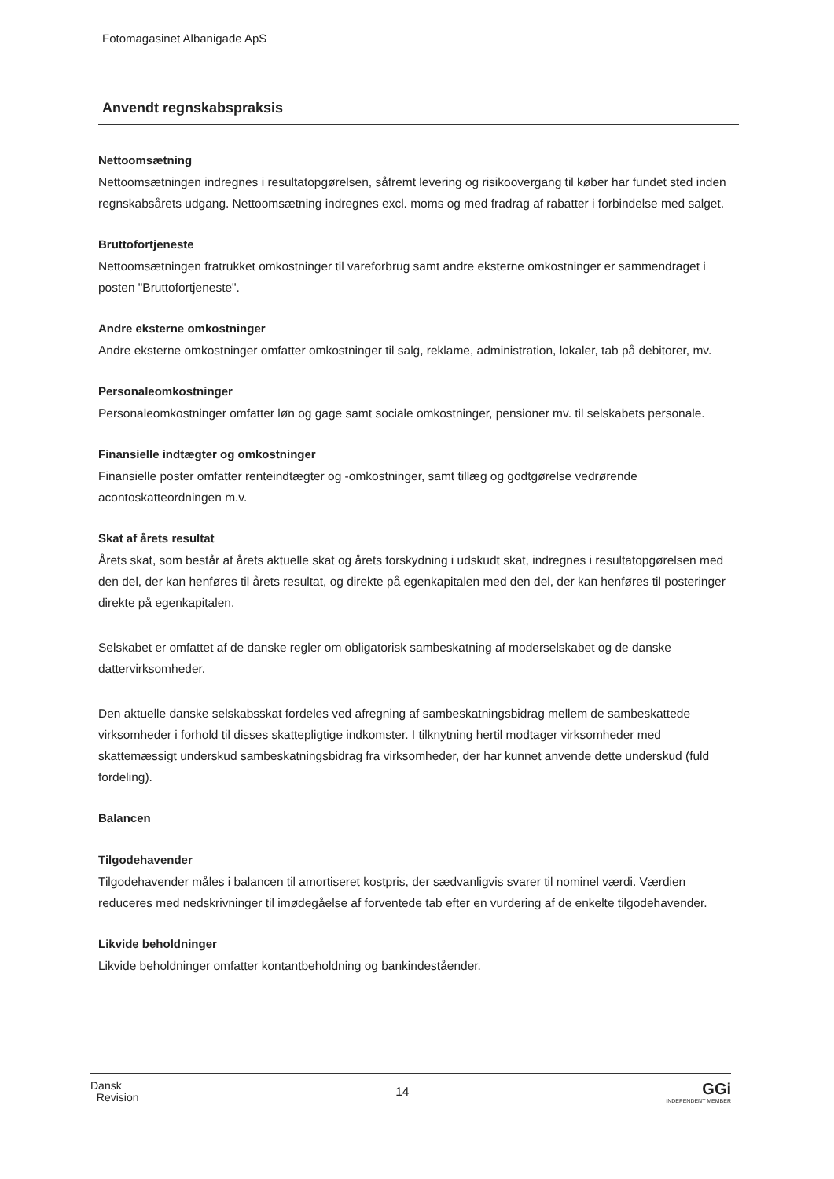Fotomagasinet Albanigade ApS
Anvendt regnskabspraksis
Nettoomsætning
Nettoomsætningen indregnes i resultatopgørelsen, såfremt levering og risikoovergang til køber har fundet sted inden regnskabsårets udgang. Nettoomsætning indregnes excl. moms og med fradrag af rabatter i forbindelse med salget.
Bruttofortjeneste
Nettoomsætningen fratrukket omkostninger til vareforbrug samt andre eksterne omkostninger er sammendraget i posten "Bruttofortjeneste".
Andre eksterne omkostninger
Andre eksterne omkostninger omfatter omkostninger til salg, reklame, administration, lokaler, tab på debitorer, mv.
Personaleomkostninger
Personaleomkostninger omfatter løn og gage samt sociale omkostninger, pensioner mv. til selskabets personale.
Finansielle indtægter og omkostninger
Finansielle poster omfatter renteindtægter og -omkostninger, samt tillæg og godtgørelse vedrørende acontoskatteordningen m.v.
Skat af årets resultat
Årets skat, som består af årets aktuelle skat og årets forskydning i udskudt skat, indregnes i resultatopgørelsen med den del, der kan henføres til årets resultat, og direkte på egenkapitalen med den del, der kan henføres til posteringer direkte på egenkapitalen.
Selskabet er omfattet af de danske regler om obligatorisk sambeskatning af moderselskabet og de danske dattervirksomheder.
Den aktuelle danske selskabsskat fordeles ved afregning af sambeskatningsbidrag mellem de sambeskattede virksomheder i forhold til disses skattepligtige indkomster. I tilknytning hertil modtager virksomheder med skattemæssigt underskud sambeskatningsbidrag fra virksomheder, der har kunnet anvende dette underskud (fuld fordeling).
Balancen
Tilgodehavender
Tilgodehavender måles i balancen til amortiseret kostpris, der sædvanligvis svarer til nominel værdi. Værdien reduceres med nedskrivninger til imødegåelse af forventede tab efter en vurdering af de enkelte tilgodehavender.
Likvide beholdninger
Likvide beholdninger omfatter kontantbeholdning og bankindeståender.
Dansk
Revision
14
GGi
INDEPENDENT MEMBER